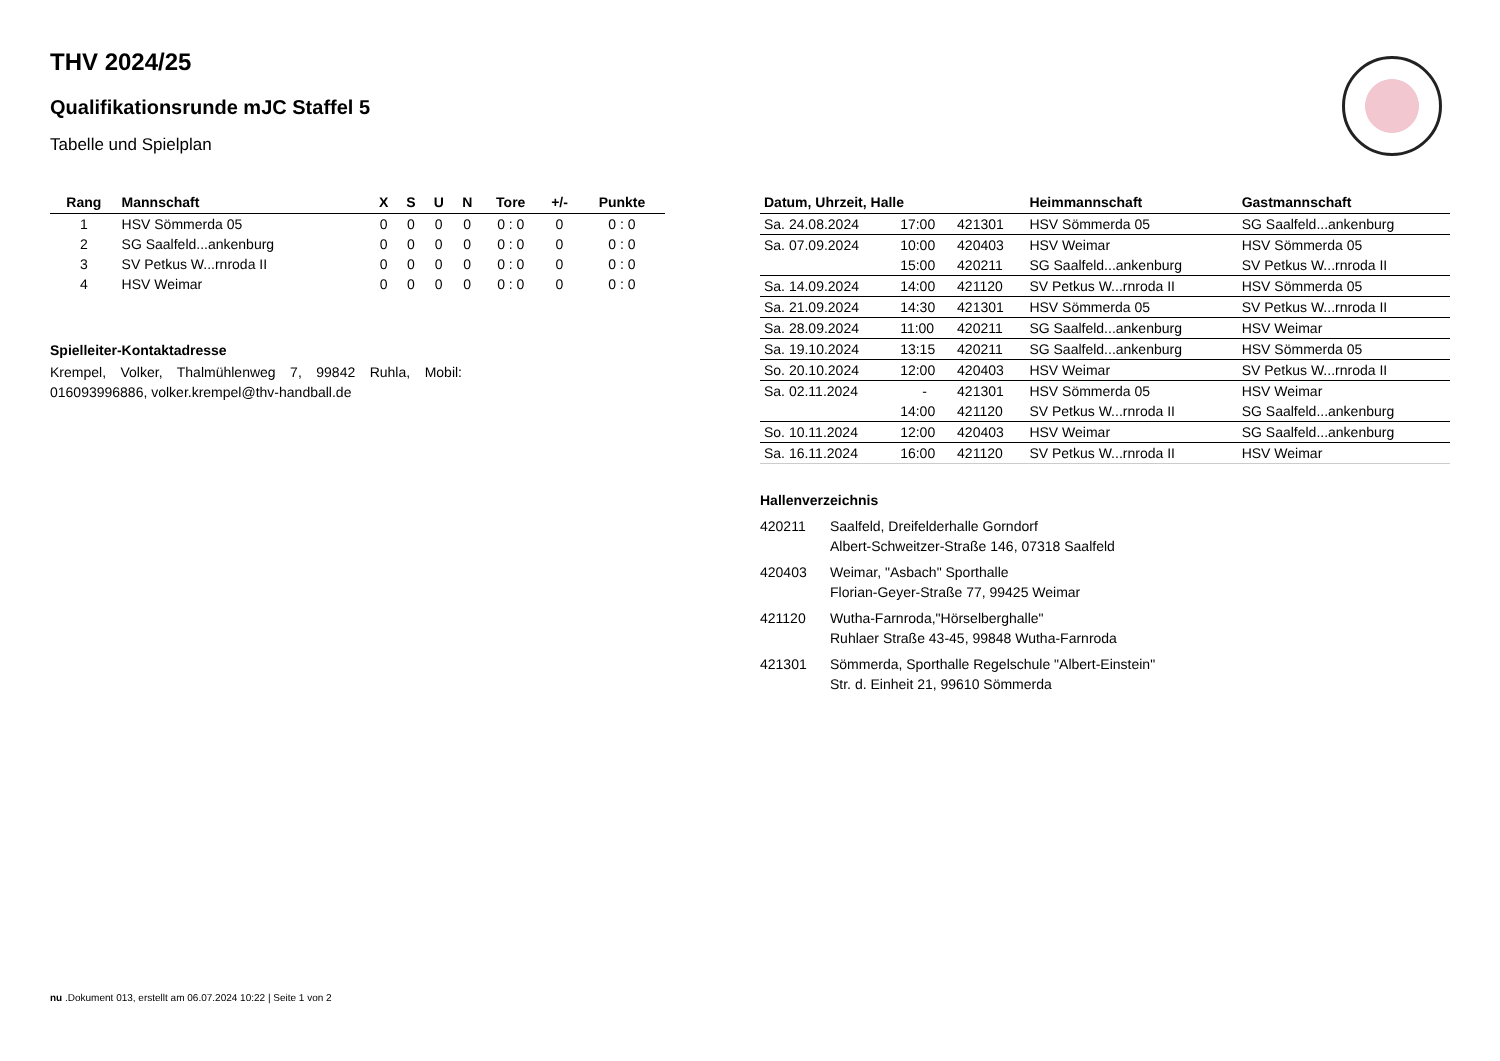THV 2024/25
Qualifikationsrunde mJC Staffel 5
Tabelle und Spielplan
| Rang | Mannschaft | X | S | U | N | Tore | +/- | Punkte |
| --- | --- | --- | --- | --- | --- | --- | --- | --- |
| 1 | HSV Sömmerda 05 | 0 | 0 | 0 | 0 | 0 : 0 | 0 | 0 : 0 |
| 2 | SG Saalfeld...ankenburg | 0 | 0 | 0 | 0 | 0 : 0 | 0 | 0 : 0 |
| 3 | SV Petkus W...rnroda II | 0 | 0 | 0 | 0 | 0 : 0 | 0 | 0 : 0 |
| 4 | HSV Weimar | 0 | 0 | 0 | 0 | 0 : 0 | 0 | 0 : 0 |
Spielleiter-Kontaktadresse
Krempel, Volker, Thalmühlenweg 7, 99842 Ruhla, Mobil: 016093996886, volker.krempel@thv-handball.de
| Datum, Uhrzeit, Halle | | | Heimmannschaft | Gastmannschaft |
| --- | --- | --- | --- | --- |
| Sa. 24.08.2024 | 17:00 | 421301 | HSV Sömmerda 05 | SG Saalfeld...ankenburg |
| Sa. 07.09.2024 | 10:00 | 420403 | HSV Weimar | HSV Sömmerda 05 |
| | 15:00 | 420211 | SG Saalfeld...ankenburg | SV Petkus W...rnroda II |
| Sa. 14.09.2024 | 14:00 | 421120 | SV Petkus W...rnroda II | HSV Sömmerda 05 |
| Sa. 21.09.2024 | 14:30 | 421301 | HSV Sömmerda 05 | SV Petkus W...rnroda II |
| Sa. 28.09.2024 | 11:00 | 420211 | SG Saalfeld...ankenburg | HSV Weimar |
| Sa. 19.10.2024 | 13:15 | 420211 | SG Saalfeld...ankenburg | HSV Sömmerda 05 |
| So. 20.10.2024 | 12:00 | 420403 | HSV Weimar | SV Petkus W...rnroda II |
| Sa. 02.11.2024 | - | 421301 | HSV Sömmerda 05 | HSV Weimar |
| | 14:00 | 421120 | SV Petkus W...rnroda II | SG Saalfeld...ankenburg |
| So. 10.11.2024 | 12:00 | 420403 | HSV Weimar | SG Saalfeld...ankenburg |
| Sa. 16.11.2024 | 16:00 | 421120 | SV Petkus W...rnroda II | HSV Weimar |
Hallenverzeichnis
420211 Saalfeld, Dreifelderhalle Gorndorf
Albert-Schweitzer-Straße 146, 07318 Saalfeld
420403 Weimar, "Asbach" Sporthalle
Florian-Geyer-Straße 77, 99425 Weimar
421120 Wutha-Farnroda,"Hörselberghalle"
Ruhlaer Straße 43-45, 99848 Wutha-Farnroda
421301 Sömmerda, Sporthalle Regelschule "Albert-Einstein"
Str. d. Einheit 21, 99610 Sömmerda
nu .Dokument 013, erstellt am 06.07.2024 10:22 | Seite 1 von 2